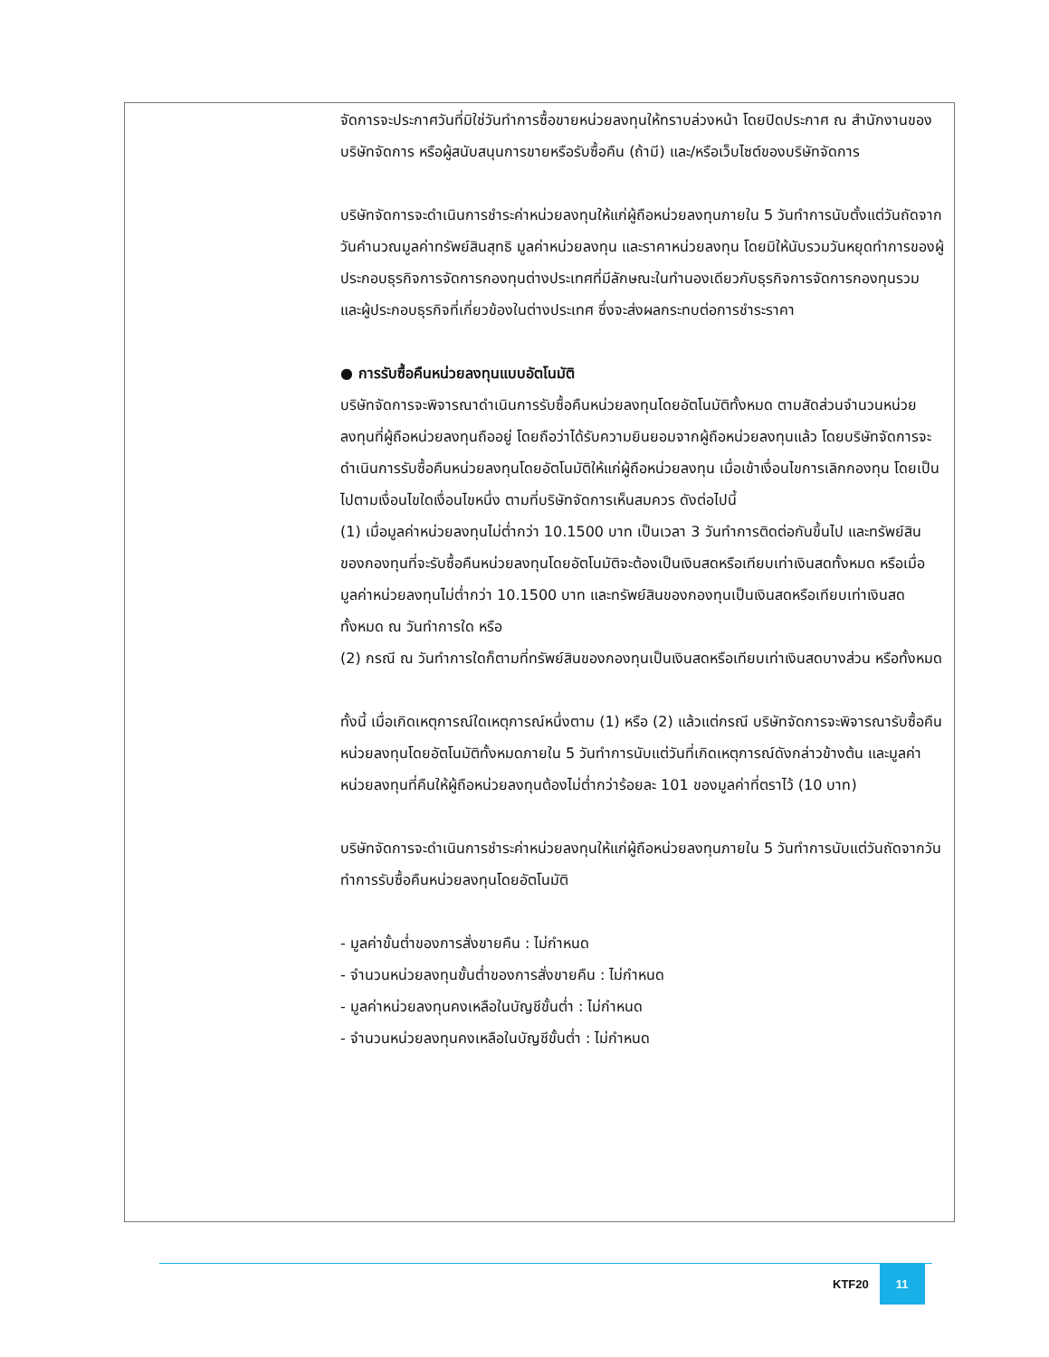| | จัดการจะประกาศวันที่มิใช่วันทำการซื้อขายหน่วยลงทุนให้ทราบล่วงหน้า โดยปิดประกาศ ณ สำนักงานของบริษัทจัดการ หรือผู้สนับสนุนการขายหรือรับซื้อคืน (ถ้ามี) และ/หรือเว็บไซต์ของบริษัทจัดการ บริษัทจัดการจะดำเนินการชำระค่าหน่วยลงทุนให้แก่ผู้ถือหน่วยลงทุนภายใน 5 วันทำการนับตั้งแต่วันถัดจากวันคำนวณมูลค่าทรัพย์สินสุทธิ มูลค่าหน่วยลงทุน และราคาหน่วยลงทุน โดยมิให้นับรวมวันหยุดทำการของผู้ประกอบธุรกิจการจัดการกองทุนต่างประเทศที่มีลักษณะในทำนองเดียวกับธุรกิจการจัดการกองทุนรวม และผู้ประกอบธุรกิจที่เกี่ยวข้องในต่างประเทศ ซึ่งจะส่งผลกระทบต่อการชำระราคา ● การรับซื้อคืนหน่วยลงทุนแบบอัตโนมัติ บริษัทจัดการจะพิจารณาดำเนินการรับซื้อคืนหน่วยลงทุนโดยอัตโนมัติทั้งหมด ตามสัดส่วนจำนวนหน่วยลงทุนที่ผู้ถือหน่วยลงทุนถืออยู่ โดยถือว่าได้รับความยินยอมจากผู้ถือหน่วยลงทุนแล้ว โดยบริษัทจัดการจะดำเนินการรับซื้อคืนหน่วยลงทุนโดยอัตโนมัติให้แก่ผู้ถือหน่วยลงทุน เมื่อเข้าเงื่อนไขการเลิกกองทุน โดยเป็นไปตามเงื่อนไขใดเงื่อนไขหนึ่ง ตามที่บริษัทจัดการเห็นสมควร ดังต่อไปนี้ (1) เมื่อมูลค่าหน่วยลงทุนไม่ต่ำกว่า 10.1500 บาท เป็นเวลา 3 วันทำการติดต่อกันขึ้นไป และทรัพย์สินของกองทุนที่จะรับซื้อคืนหน่วยลงทุนโดยอัตโนมัติจะต้องเป็นเงินสดหรือเทียบเท่าเงินสดทั้งหมด หรือเมื่อมูลค่าหน่วยลงทุนไม่ต่ำกว่า 10.1500 บาท และทรัพย์สินของกองทุนเป็นเงินสดหรือเทียบเท่าเงินสดทั้งหมด ณ วันทำการใด หรือ (2) กรณี ณ วันทำการใดก็ตามที่ทรัพย์สินของกองทุนเป็นเงินสดหรือเทียบเท่าเงินสดบางส่วน หรือทั้งหมด ทั้งนี้ เมื่อเกิดเหตุการณ์ใดเหตุการณ์หนึ่งตาม (1) หรือ (2) แล้วแต่กรณี บริษัทจัดการจะพิจารณารับซื้อคืนหน่วยลงทุนโดยอัตโนมัติทั้งหมดภายใน 5 วันทำการนับแต่วันที่เกิดเหตุการณ์ดังกล่าวข้างต้น และมูลค่าหน่วยลงทุนที่คืนให้ผู้ถือหน่วยลงทุนต้องไม่ต่ำกว่าร้อยละ 101 ของมูลค่าที่ตราไว้ (10 บาท) บริษัทจัดการจะดำเนินการชำระค่าหน่วยลงทุนให้แก่ผู้ถือหน่วยลงทุนภายใน 5 วันทำการนับแต่วันถัดจากวันทำการรับซื้อคืนหน่วยลงทุนโดยอัตโนมัติ - มูลค่าขั้นต่ำของการสั่งขายคืน : ไม่กำหนด - จำนวนหน่วยลงทุนขั้นต่ำของการสั่งขายคืน : ไม่กำหนด - มูลค่าหน่วยลงทุนคงเหลือในบัญชีขั้นต่ำ : ไม่กำหนด - จำนวนหน่วยลงทุนคงเหลือในบัญชีขั้นต่ำ : ไม่กำหนด |
KTF20 11